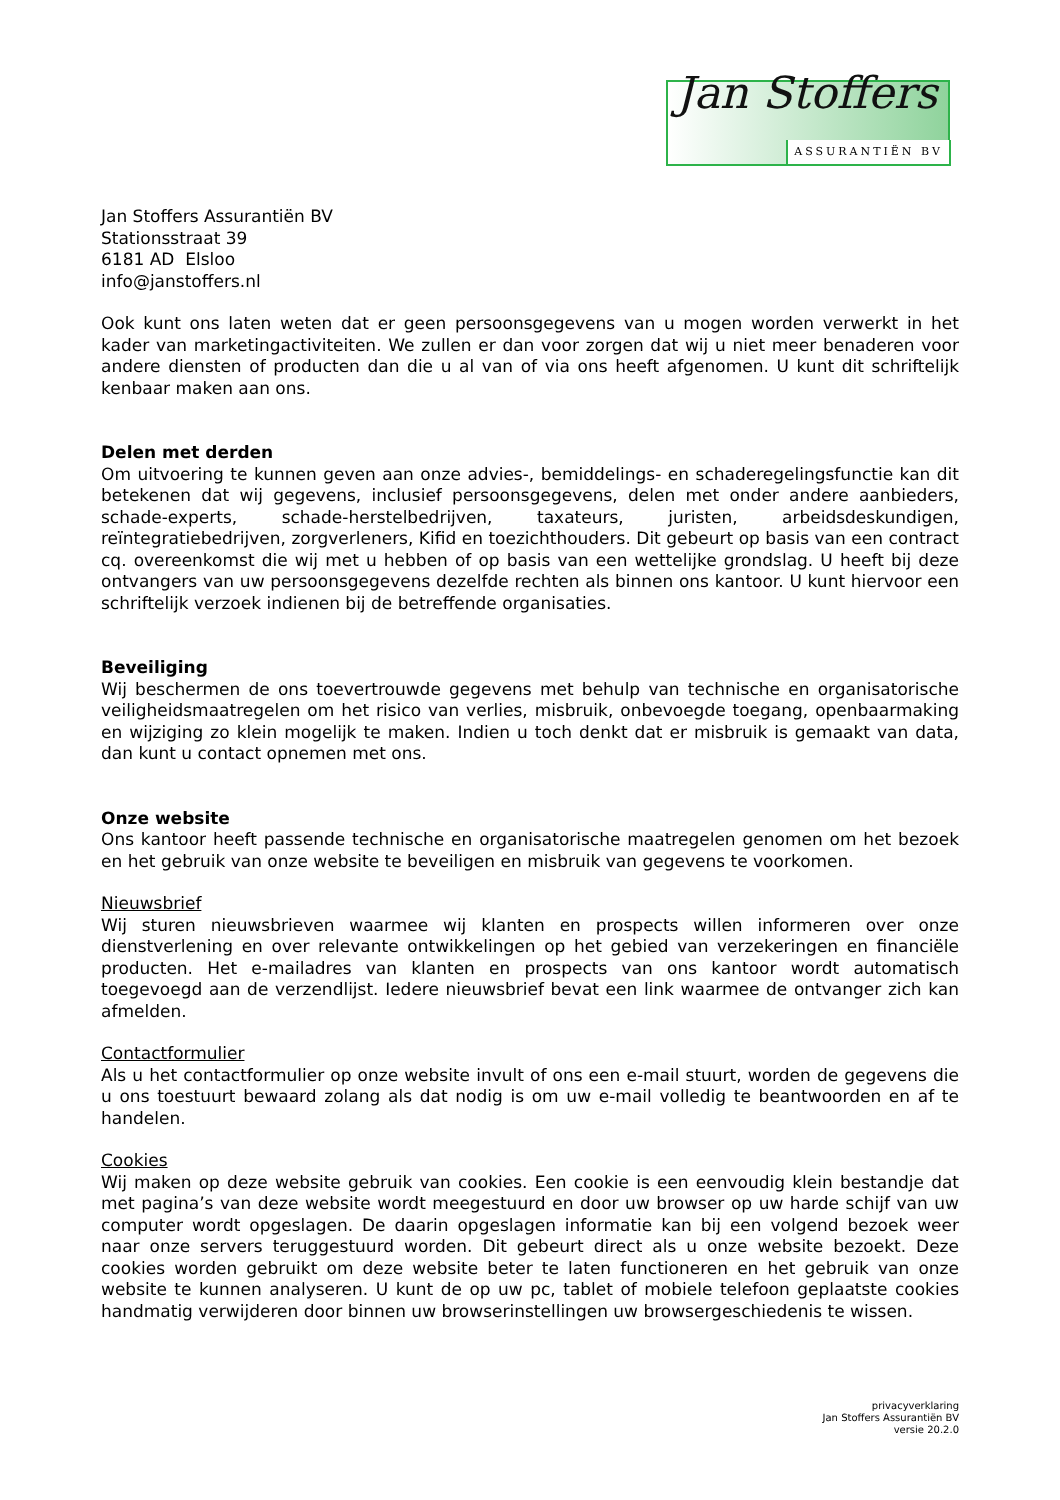Jan Stoffers
ASSURANTIËN BV
Jan Stoffers Assurantiën BV
Stationsstraat 39
6181 AD Elsloo
info@janstoffers.nl
Ook kunt ons laten weten dat er geen persoonsgegevens van u mogen worden verwerkt in het kader van marketingactiviteiten. We zullen er dan voor zorgen dat wij u niet meer benaderen voor andere diensten of producten dan die u al van of via ons heeft afgenomen. U kunt dit schriftelijk kenbaar maken aan ons.
Delen met derden
Om uitvoering te kunnen geven aan onze advies-, bemiddelings- en schaderegelingsfunctie kan dit betekenen dat wij gegevens, inclusief persoonsgegevens, delen met onder andere aanbieders, schade-experts, schade-herstelbedrijven, taxateurs, juristen, arbeidsdeskundigen, reïntegratiebedrijven, zorgverleners, Kifid en toezichthouders. Dit gebeurt op basis van een contract cq. overeenkomst die wij met u hebben of op basis van een wettelijke grondslag. U heeft bij deze ontvangers van uw persoonsgegevens dezelfde rechten als binnen ons kantoor. U kunt hiervoor een schriftelijk verzoek indienen bij de betreffende organisaties.
Beveiliging
Wij beschermen de ons toevertrouwde gegevens met behulp van technische en organisatorische veiligheidsmaatregelen om het risico van verlies, misbruik, onbevoegde toegang, openbaarmaking en wijziging zo klein mogelijk te maken. Indien u toch denkt dat er misbruik is gemaakt van data, dan kunt u contact opnemen met ons.
Onze website
Ons kantoor heeft passende technische en organisatorische maatregelen genomen om het bezoek en het gebruik van onze website te beveiligen en misbruik van gegevens te voorkomen.
Nieuwsbrief
Wij sturen nieuwsbrieven waarmee wij klanten en prospects willen informeren over onze dienstverlening en over relevante ontwikkelingen op het gebied van verzekeringen en financiële producten. Het e-mailadres van klanten en prospects van ons kantoor wordt automatisch toegevoegd aan de verzendlijst. Iedere nieuwsbrief bevat een link waarmee de ontvanger zich kan afmelden.
Contactformulier
Als u het contactformulier op onze website invult of ons een e-mail stuurt, worden de gegevens die u ons toestuurt bewaard zolang als dat nodig is om uw e-mail volledig te beantwoorden en af te handelen.
Cookies
Wij maken op deze website gebruik van cookies. Een cookie is een eenvoudig klein bestandje dat met pagina’s van deze website wordt meegestuurd en door uw browser op uw harde schijf van uw computer wordt opgeslagen. De daarin opgeslagen informatie kan bij een volgend bezoek weer naar onze servers teruggestuurd worden. Dit gebeurt direct als u onze website bezoekt. Deze cookies worden gebruikt om deze website beter te laten functioneren en het gebruik van onze website te kunnen analyseren. U kunt de op uw pc, tablet of mobiele telefoon geplaatste cookies handmatig verwijderen door binnen uw browserinstellingen uw browsergeschiedenis te wissen.
privacyverklaring
Jan Stoffers Assurantiën BV
versie 20.2.0